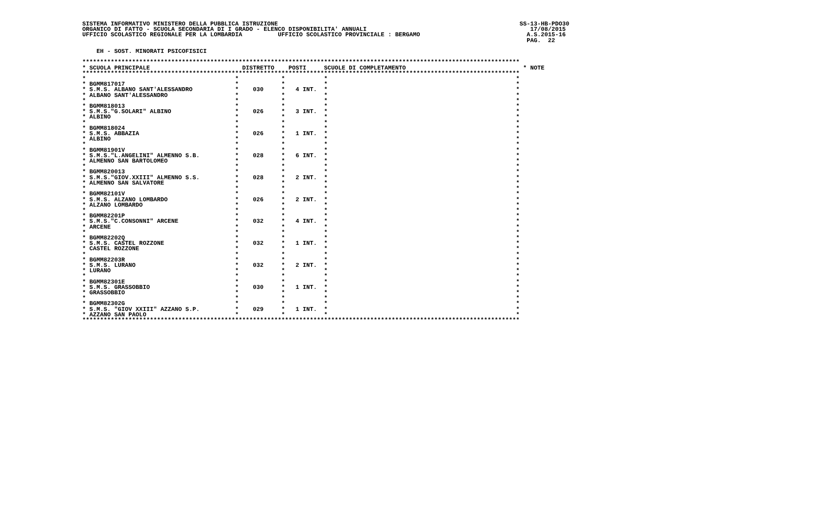SISTEMA INFORMATIVO MINISTERO DELLA PUBBLICA ISTRUZIONE                                                                    SS-13-HB-PDO30
ORGANICO DI FATTO - SCUOLA SECONDARIA DI I GRADO - ELENCO DISPONIBILITA' ANNUALI                                              17/08/2015
UFFICIO SCOLASTICO REGIONALE PER LA LOMBARDIA          UFFICIO SCOLASTICO PROVINCIALE : BERGAMO                              A.S.2015-16
                                                                                                                             PAG.  22

    EH - SOST. MINORATI PSICOFISICI

***************************************************************************************************************************
* SCUOLA PRINCIPALE                          DISTRETTO    POSTI     SCUOLE DI COMPLETAMENTO                                 * NOTE
***************************************************************************************************************************
*                                          *            *           *                                                     *
* BGMM817017                               *            *           *                                                     *
* S.M.S. ALBANO SANT'ALESSANDRO            *    030     *   4 INT.  *                                                     *
* ALBANO SANT'ALESSANDRO                   *            *           *                                                     *
*                                          *            *           *                                                     *
* BGMM818013                               *            *           *                                                     *
* S.M.S."G.SOLARI" ALBINO                  *    026     *   3 INT.  *                                                     *
* ALBINO                                   *            *           *                                                     *
*                                          *            *           *                                                     *
* BGMM818024                               *            *           *                                                     *
* S.M.S. ABBAZIA                           *    026     *   1 INT.  *                                                     *
* ALBINO                                   *            *           *                                                     *
*                                          *            *           *                                                     *
* BGMM81901V                               *            *           *                                                     *
* S.M.S."L.ANGELINI" ALMENNO S.B.          *    028     *   6 INT.  *                                                     *
* ALMENNO SAN BARTOLOMEO                   *            *           *                                                     *
*                                          *            *           *                                                     *
* BGMM820013                               *            *           *                                                     *
* S.M.S."GIOV.XXIII" ALMENNO S.S.          *    028     *   2 INT.  *                                                     *
* ALMENNO SAN SALVATORE                    *            *           *                                                     *
*                                          *            *           *                                                     *
* BGMM82101V                               *            *           *                                                     *
* S.M.S. ALZANO LOMBARDO                   *    026     *   2 INT.  *                                                     *
* ALZANO LOMBARDO                          *            *           *                                                     *
*                                          *            *           *                                                     *
* BGMM82201P                               *            *           *                                                     *
* S.M.S."C.CONSONNI" ARCENE                *    032     *   4 INT.  *                                                     *
* ARCENE                                   *            *           *                                                     *
*                                          *            *           *                                                     *
* BGMM82202Q                               *            *           *                                                     *
* S.M.S. CASTEL ROZZONE                    *    032     *   1 INT.  *                                                     *
* CASTEL ROZZONE                           *            *           *                                                     *
*                                          *            *           *                                                     *
* BGMM82203R                               *            *           *                                                     *
* S.M.S. LURANO                            *    032     *   2 INT.  *                                                     *
* LURANO                                   *            *           *                                                     *
*                                          *            *           *                                                     *
* BGMM82301E                               *            *           *                                                     *
* S.M.S. GRASSOBBIO                        *    030     *   1 INT.  *                                                     *
* GRASSOBBIO                               *            *           *                                                     *
*                                          *            *           *                                                     *
* BGMM82302G                               *            *           *                                                     *
* S.M.S. "GIOV XXIII" AZZANO S.P.          *    029     *   1 INT.  *                                                     *
* AZZANO SAN PAOLO                         *            *           *                                                     *
***************************************************************************************************************************